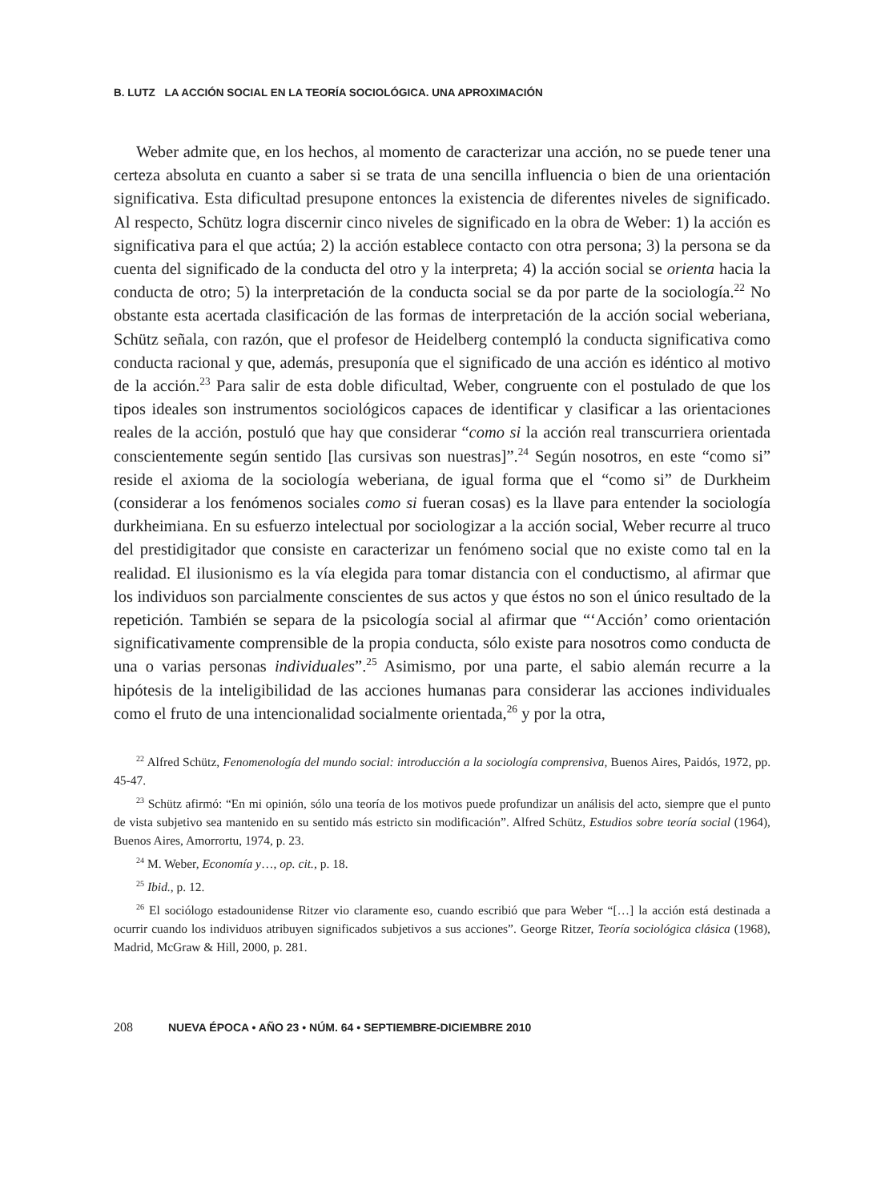B. LUTZ LA ACCIÓN SOCIAL EN LA TEORÍA SOCIOLÓGICA. UNA APROXIMACIÓN
Weber admite que, en los hechos, al momento de caracterizar una acción, no se puede tener una certeza absoluta en cuanto a saber si se trata de una sencilla influencia o bien de una orientación significativa. Esta dificultad presupone entonces la existencia de diferentes niveles de significado. Al respecto, Schütz logra discernir cinco niveles de significado en la obra de Weber: 1) la acción es significativa para el que actúa; 2) la acción establece contacto con otra persona; 3) la persona se da cuenta del significado de la conducta del otro y la interpreta; 4) la acción social se orienta hacia la conducta de otro; 5) la interpretación de la conducta social se da por parte de la sociología.<sup>22</sup> No obstante esta acertada clasificación de las formas de interpretación de la acción social weberiana, Schütz señala, con razón, que el profesor de Heidelberg contempló la conducta significativa como conducta racional y que, además, presuponía que el significado de una acción es idéntico al motivo de la acción.<sup>23</sup> Para salir de esta doble dificultad, Weber, congruente con el postulado de que los tipos ideales son instrumentos sociológicos capaces de identificar y clasificar a las orientaciones reales de la acción, postuló que hay que considerar “como si la acción real transcurriera orientada conscientemente según sentido [las cursivas son nuestras]”.<sup>24</sup> Según nosotros, en este “como si” reside el axioma de la sociología weberiana, de igual forma que el “como si” de Durkheim (considerar a los fenómenos sociales como si fueran cosas) es la llave para entender la sociología durkheimiana. En su esfuerzo intelectual por sociologizar a la acción social, Weber recurre al truco del prestidigitador que consiste en caracterizar un fenómeno social que no existe como tal en la realidad. El ilusionismo es la vía elegida para tomar distancia con el conductismo, al afirmar que los individuos son parcialmente conscientes de sus actos y que éstos no son el único resultado de la repetición. También se separa de la psicología social al afirmar que “‘Acción’ como orientación significativamente comprensible de la propia conducta, sólo existe para nosotros como conducta de una o varias personas individuales”.<sup>25</sup> Asimismo, por una parte, el sabio alemán recurre a la hipótesis de la inteligibilidad de las acciones humanas para considerar las acciones individuales como el fruto de una intencionalidad socialmente orientada,<sup>26</sup> y por la otra,
<sup>22</sup> Alfred Schütz, Fenomenología del mundo social: introducción a la sociología comprensiva, Buenos Aires, Paidós, 1972, pp. 45-47.
<sup>23</sup> Schütz afirmó: “En mi opinión, sólo una teoría de los motivos puede profundizar un análisis del acto, siempre que el punto de vista subjetivo sea mantenido en su sentido más estricto sin modificación”. Alfred Schütz, Estudios sobre teoría social (1964), Buenos Aires, Amorrortu, 1974, p. 23.
<sup>24</sup> M. Weber, Economía y…, op. cit., p. 18.
<sup>25</sup> Ibid., p. 12.
<sup>26</sup> El sociólogo estadounidense Ritzer vio claramente eso, cuando escribió que para Weber “[…] la acción está destinada a ocurrir cuando los individuos atribuyen significados subjetivos a sus acciones”. George Ritzer, Teoría sociológica clásica (1968), Madrid, McGraw & Hill, 2000, p. 281.
208 NUEVA ÉPOCA • AÑO 23 • NÚM. 64 • SEPTIEMBRE-DICIEMBRE 2010